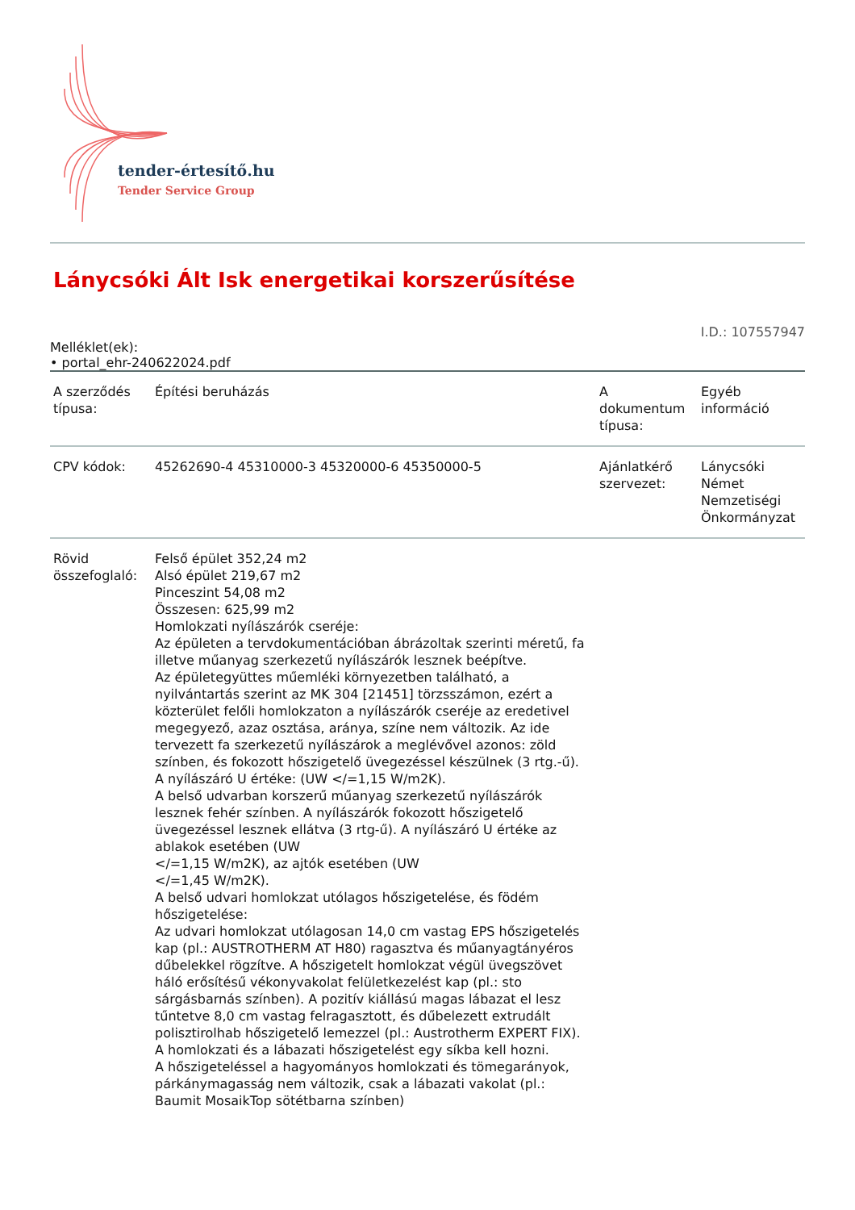tender-értesítő.hu
Tender Service Group
Lánycsóki Ált Isk energetikai korszerűsítése
I.D.: 107557947
Melléklet(ek):
• portal_ehr-240622024.pdf
| A szerződés típusa: | Építési beruházás | A dokumentum típusa: | Egyéb információ |
| CPV kódok: | 45262690-4 45310000-3 45320000-6 45350000-5 | Ajánlatkérő szervezet: | Lánycsóki Német Nemzetiségi Önkormányzat |
| Rövid összefoglaló: | Felső épület 352,24 m2 Alsó épület 219,67 m2 Pinceszint 54,08 m2 Összesen: 625,99 m2 Homlokzati nyílászárók cseréje: Az épületen a tervdokumentációban ábrázoltak szerinti méretű, fa illetve műanyag szerkezetű nyílászárók lesznek beépítve. Az épületegyüttes műemléki környezetben található, a nyilvántartás szerint az MK 304 [21451] törzsszámon, ezért a közterület felőli homlokzaton a nyílászárók cseréje az eredetivel megegyező, azaz osztása, aránya, színe nem változik. Az ide tervezett fa szerkezetű nyílászárok a meglévővel azonos: zöld színben, és fokozott hőszigetelő üvegezéssel készülnek (3 rtg.-ű). A nyílászáró U értéke: (UW </=1,15 W/m2K). A belső udvarban korszerű műanyag szerkezetű nyílászárók lesznek fehér színben. A nyílászárók fokozott hőszigetelő üvegezéssel lesznek ellátva (3 rtg-ű). A nyílászáró U értéke az ablakok esetében (UW </=1,15 W/m2K), az ajtók esetében (UW </=1,45 W/m2K). A belső udvari homlokzat utólagos hőszigetelése, és födém hőszigetelése: Az udvari homlokzat utólagosan 14,0 cm vastag EPS hőszigetelés kap (pl.: AUSTROTHERM AT H80) ragasztva és műanyagtányéros dűbelekkel rögzítve. A hőszigetelt homlokzat végül üvegszövet háló erősítésű vékonyvakolat felületkezelést kap (pl.: sto sárgásbarnás színben). A pozitív kiállású magas lábazat el lesz tűntetve 8,0 cm vastag felragasztott, és dűbelezett extrudált polisztirolhab hőszigetelő lemezzel (pl.: Austrotherm EXPERT FIX). A homlokzati és a lábazati hőszigetelést egy síkba kell hozni. A hőszigeteléssel a hagyományos homlokzati és tömegarányok, párkánymagasság nem változik, csak a lábazati vakolat (pl.: Baumit MosaikTop sötétbarna színben) | | |